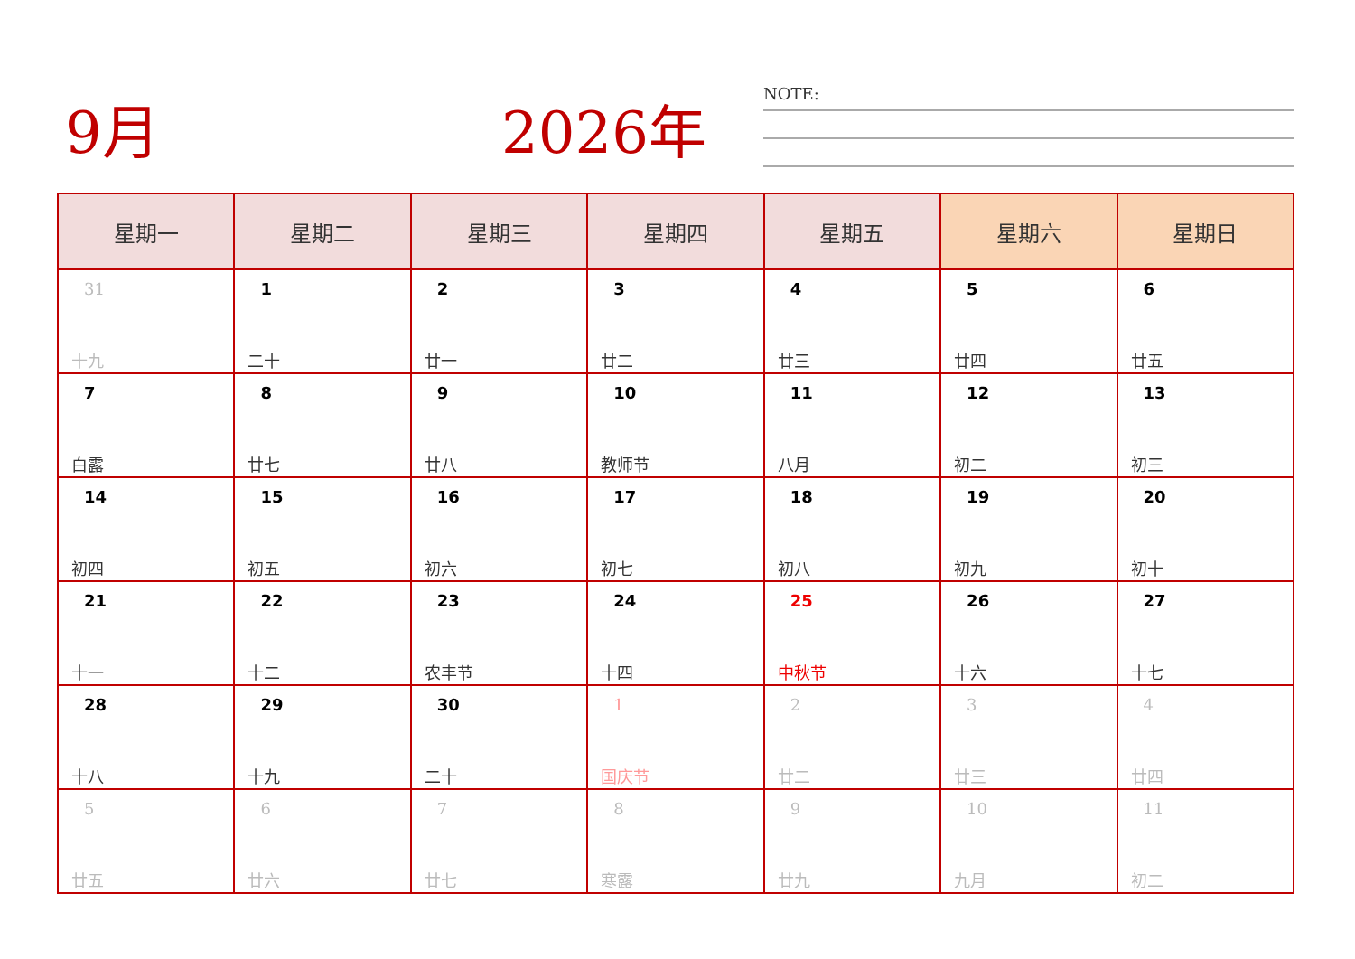9月 2026年 NOTE:
| 星期一 | 星期二 | 星期三 | 星期四 | 星期五 | 星期六 | 星期日 |
| --- | --- | --- | --- | --- | --- | --- |
| 31 十九 | 1 二十 | 2 廿一 | 3 廿二 | 4 廿三 | 5 廿四 | 6 廿五 |
| 7 白露 | 8 廿七 | 9 廿八 | 10 教师节 | 11 八月 | 12 初二 | 13 初三 |
| 14 初四 | 15 初五 | 16 初六 | 17 初七 | 18 初八 | 19 初九 | 20 初十 |
| 21 十一 | 22 十二 | 23 农丰节 | 24 十四 | 25 中秋节 | 26 十六 | 27 十七 |
| 28 十八 | 29 十九 | 30 二十 | 1 国庆节 | 2 廿二 | 3 廿三 | 4 廿四 |
| 5 廿五 | 6 廿六 | 7 廿七 | 8 寒露 | 9 廿九 | 10 九月 | 11 初二 |